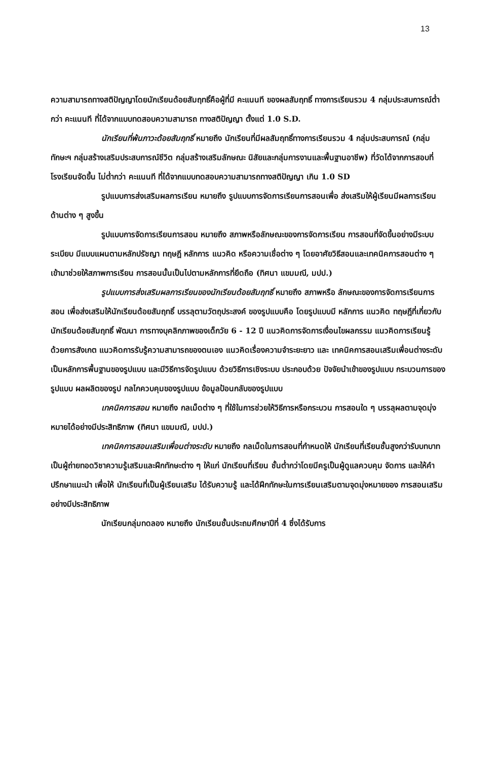13
ความสามารถทางสติปัญญาโดยนักเรียนด้อยสัมฤทธิ์คือผู้ที่มี คะแนนที ของผลสัมฤทธิ์ ทางการเรียนรวม 4 กลุ่มประสบการณ์ต่ำกว่า คะแนนที ที่ได้จากแบบทดสอบความสามารถ ทางสติปัญญา ตั้งแต่ 1.0 S.D.
นักเรียนที่พ้นภาวะด้อยสัมฤทธิ์ หมายถึง นักเรียนที่มีผลสัมฤทธิ์ทางการเรียนรวม 4 กลุ่มประสบการณ์ (กลุ่มทักษะฯ กลุ่มสร้างเสริมประสบการณ์ชีวิต กลุ่มสร้างเสริมลักษณะ นิสัยและกลุ่มการงานและพื้นฐานอาชีพ) ที่วัดได้จากการสอบที่โรงเรียนจัดขึ้น ไม่ต่ำกว่า คะแนนที ที่ได้จากแบบทดสอบความสามารถทางสติปัญญา เกิน 1.0 SD
รูปแบบการส่งเสริมผลการเรียน หมายถึง รูปแบบการจัดการเรียนการสอนเพื่อ ส่งเสริมให้ผู้เรียนมีผลการเรียนด้านต่าง ๆ สูงขึ้น
รูปแบบการจัดการเรียนการสอน หมายถึง สภาพหรือลักษณะของการจัดการเรียน การสอนที่จัดขึ้นอย่างมีระบบระเบียบ มีแบบแผนตามหลักปรัชญา ทฤษฎี หลักการ แนวคิด หรือความเชื่อต่าง ๆ โดยอาศัยวิธีสอนและเทคนิคการสอนต่าง ๆ เข้ามาช่วยให้สภาพการเรียน การสอนนั้นเป็นไปตามหลักการที่ยึดถือ (ทิศนา แขมมณี, มปป.)
รูปแบบการส่งเสริมผลการเรียนของนักเรียนด้อยสัมฤทธิ์ หมายถึง สภาพหรือ ลักษณะของการจัดการเรียนการสอน เพื่อส่งเสริมให้นักเรียนด้อยสัมฤทธิ์ บรรลุตามวัตถุประสงค์ ของรูปแบบคือ โดยรูปแบบมี หลักการ แนวคิด ทฤษฎีที่เกี่ยวกับนักเรียนด้อยสัมฤทธิ์ พัฒนา การทางบุคลิกภาพของเด็กวัย 6 - 12 ปี แนวคิดการจัดการเงื่อนไขผลกรรม แนวคิดการเรียนรู้ ด้วยการสังเกต แนวคิดการรับรู้ความสามารถของตนเอง แนวคิดเรื่องความจำระยะยาว และ เทคนิคการสอนเสริมเพื่อนต่างระดับ เป็นหลักการพื้นฐานของรูปแบบ และมีวิธีการจัดรูปแบบ ด้วยวิธีการเชิงระบบ ประกอบด้วย ปัจจัยนำเข้าของรูปแบบ กระบวนการของรูปแบบ ผลผลิตของรูป กลไกควบคุมของรูปแบบ ข้อมูลป้อนกลับของรูปแบบ
เทคนิคการสอน หมายถึง กลเม็ดต่าง ๆ ที่ใช้ในการช่วยให้วิธีการหรือกระบวน การสอนใด ๆ บรรลุผลตามจุดมุ่งหมายได้อย่างมีประสิทธิภาพ (ทิศนา แขมมณี, มปป.)
เทคนิคการสอนเสริมเพื่อนต่างระดับ หมายถึง กลเม็ดในการสอนที่กำหนดให้ นักเรียนที่เรียนชั้นสูงกว่ารับบทบาทเป็นผู้ถ่ายทอดวิชาความรู้เสริมและฝึกทักษะต่าง ๆ ให้แก่ นักเรียนที่เรียน ชั้นต่ำกว่าโดยมีครูเป็นผู้ดูแลควบคุม จัดการ และให้คำปรึกษาแนะนำ เพื่อให้ นักเรียนที่เป็นผู้เรียนเสริม ได้รับความรู้ และได้ฝึกทักษะในการเรียนเสริมตามจุดมุ่งหมายของ การสอนเสริมอย่างมีประสิทธิภาพ
นักเรียนกลุ่มทดลอง หมายถึง นักเรียนชั้นประถมศึกษาปีที่ 4 ซึ่งได้รับการ